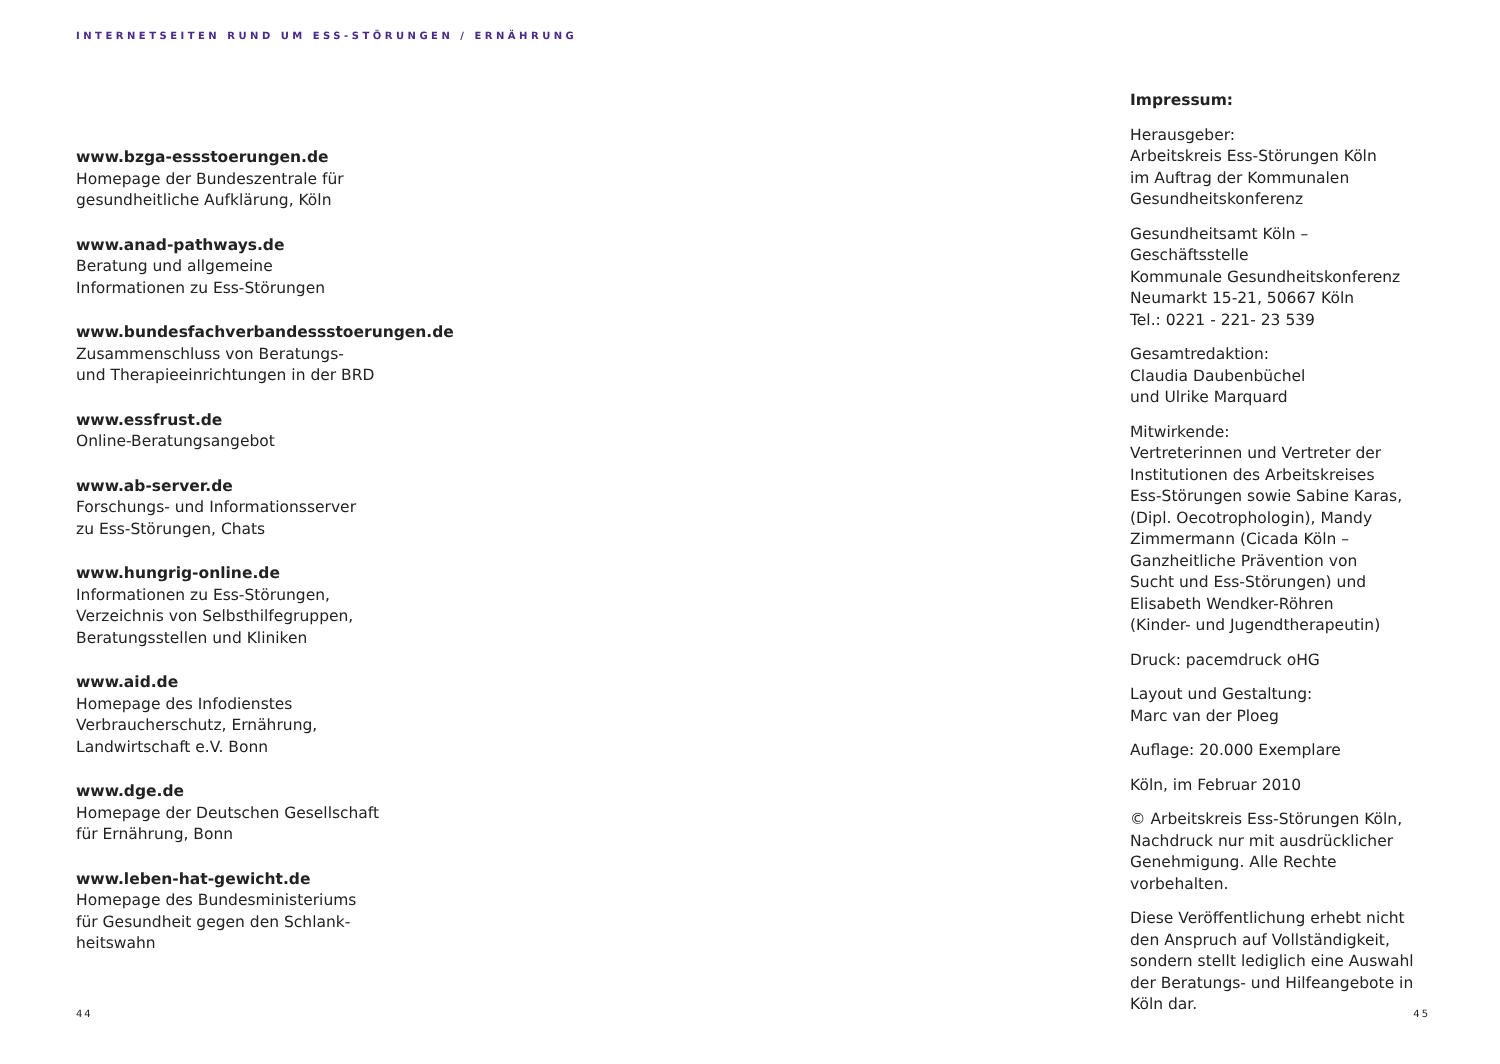INTERNETSEITEN RUND UM ESS-STÖRUNGEN / ERNÄHRUNG
www.bzga-essstoerungen.de
Homepage der Bundeszentrale für
gesundheitliche Aufklärung, Köln
www.anad-pathways.de
Beratung und allgemeine
Informationen zu Ess-Störungen
www.bundesfachverbandessstoerungen.de
Zusammenschluss von Beratungs-
und Therapieeinrichtungen in der BRD
www.essfrust.de
Online-Beratungsangebot
www.ab-server.de
Forschungs- und Informationsserver
zu Ess-Störungen, Chats
www.hungrig-online.de
Informationen zu Ess-Störungen,
Verzeichnis von Selbsthilfegruppen,
Beratungsstellen und Kliniken
www.aid.de
Homepage des Infodienstes
Verbraucherschutz, Ernährung,
Landwirtschaft e.V. Bonn
www.dge.de
Homepage der Deutschen Gesellschaft
für Ernährung, Bonn
www.leben-hat-gewicht.de
Homepage des Bundesministeriums
für Gesundheit gegen den Schlank-
heitswahn
44
Impressum:
Herausgeber:
Arbeitskreis Ess-Störungen Köln
im Auftrag der Kommunalen
Gesundheitskonferenz
Gesundheitsamt Köln – Geschäftsstelle
Kommunale Gesundheitskonferenz
Neumarkt 15-21, 50667 Köln
Tel.: 0221 - 221- 23 539
Gesamtredaktion:
Claudia Daubenbüchel
und Ulrike Marquard
Mitwirkende:
Vertreterinnen und Vertreter der
Institutionen des Arbeitskreises
Ess-Störungen sowie Sabine Karas,
(Dipl. Oecotrophologin), Mandy
Zimmermann (Cicada Köln –
Ganzheitliche Prävention von
Sucht und Ess-Störungen) und
Elisabeth Wendker-Röhren
(Kinder- und Jugendtherapeutin)
Druck: pacemdruck oHG
Layout und Gestaltung:
Marc van der Ploeg
Auflage: 20.000 Exemplare
Köln, im Februar 2010
© Arbeitskreis Ess-Störungen Köln,
Nachdruck nur mit ausdrücklicher
Genehmigung. Alle Rechte vorbehalten.
Diese Veröffentlichung erhebt nicht
den Anspruch auf Vollständigkeit,
sondern stellt lediglich eine Auswahl
der Beratungs- und Hilfeangebote in
Köln dar.
45